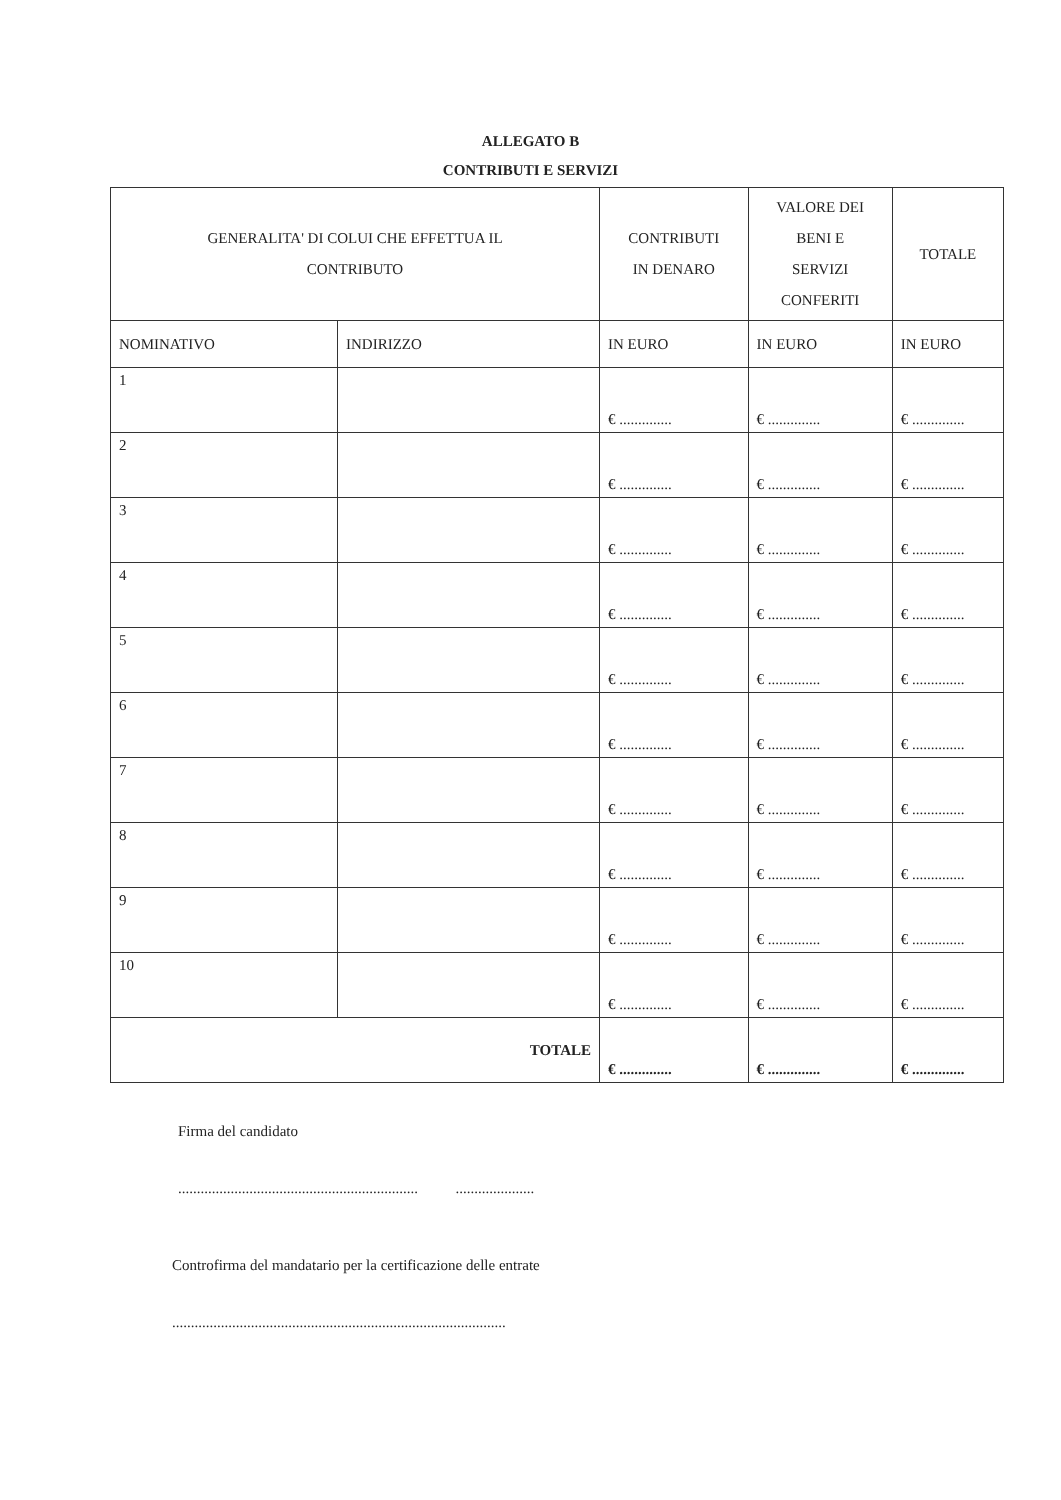ALLEGATO B
CONTRIBUTI E SERVIZI
| GENERALITA' DI COLUI CHE EFFETTUA IL CONTRIBUTO | | CONTRIBUTI IN DENARO | VALORE DEI BENI E SERVIZI CONFERITI | TOTALE |
| --- | --- | --- | --- | --- |
| NOMINATIVO | INDIRIZZO | IN EURO | IN EURO | IN EURO |
| 1 | | € .............. | € .............. | € .............. |
| 2 | | € .............. | € .............. | € .............. |
| 3 | | € .............. | € .............. | € .............. |
| 4 | | € .............. | € .............. | € .............. |
| 5 | | € .............. | € .............. | € .............. |
| 6 | | € .............. | € .............. | € .............. |
| 7 | | € .............. | € .............. | € .............. |
| 8 | | € .............. | € .............. | € .............. |
| 9 | | € .............. | € .............. | € .............. |
| 10 | | € .............. | € .............. | € .............. |
| TOTALE | | € .............. | € .............. | € .............. |
Firma del candidato
................................................................ .....................
Controfirma del mandatario per la certificazione delle entrate
.........................................................................................